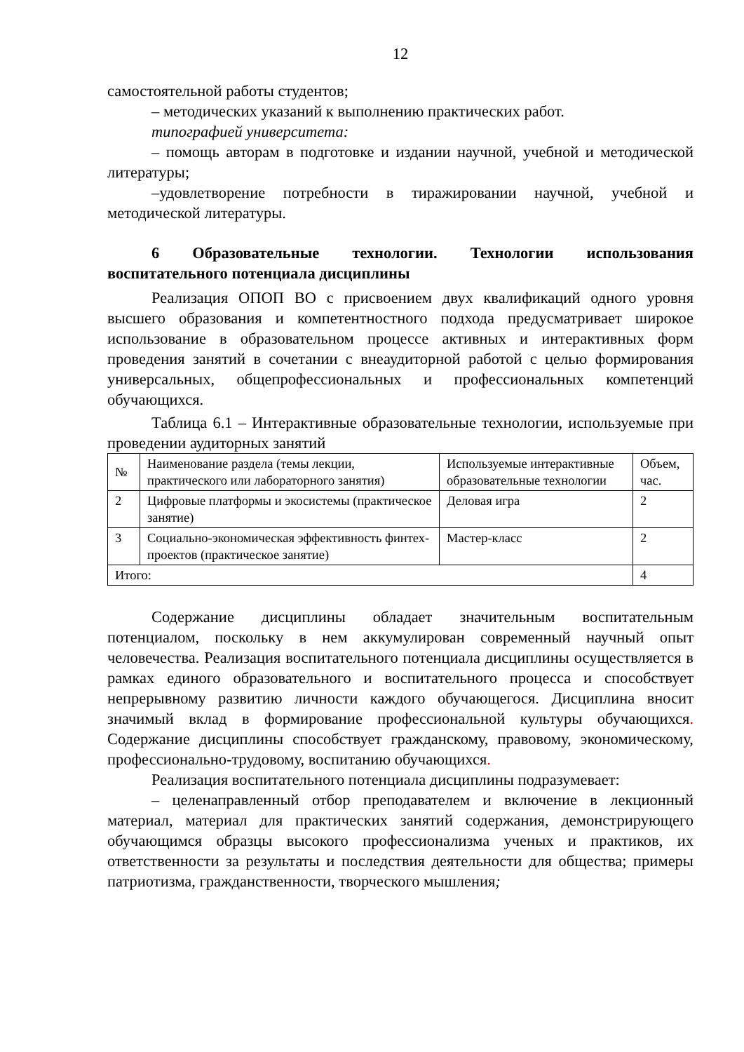12
самостоятельной работы студентов;
– методических указаний к выполнению практических работ.
типографией университета:
– помощь авторам в подготовке и издании научной, учебной и методической литературы;
–удовлетворение потребности в тиражировании научной, учебной и методической литературы.
6 Образовательные технологии. Технологии использования воспитательного потенциала дисциплины
Реализация ОПОП ВО с присвоением двух квалификаций одного уровня высшего образования и компетентностного подхода предусматривает широкое использование в образовательном процессе активных и интерактивных форм проведения занятий в сочетании с внеаудиторной работой с целью формирования универсальных, общепрофессиональных и профессиональных компетенций обучающихся.
Таблица 6.1 – Интерактивные образовательные технологии, используемые при проведении аудиторных занятий
| № | Наименование раздела (темы лекции, практического или лабораторного занятия) | Используемые интерактивные образовательные технологии | Объем, час. |
| --- | --- | --- | --- |
| 2 | Цифровые платформы и экосистемы (практическое занятие) | Деловая игра | 2 |
| 3 | Социально-экономическая эффективность финтех-проектов (практическое занятие) | Мастер-класс | 2 |
| Итого: | | | 4 |
Содержание дисциплины обладает значительным воспитательным потенциалом, поскольку в нем аккумулирован современный научный опыт человечества. Реализация воспитательного потенциала дисциплины осуществляется в рамках единого образовательного и воспитательного процесса и способствует непрерывному развитию личности каждого обучающегося. Дисциплина вносит значимый вклад в формирование профессиональной культуры обучающихся. Содержание дисциплины способствует гражданскому, правовому, экономическому, профессионально-трудовому, воспитанию обучающихся.
Реализация воспитательного потенциала дисциплины подразумевает:
– целенаправленный отбор преподавателем и включение в лекционный материал, материал для практических занятий содержания, демонстрирующего обучающимся образцы высокого профессионализма ученых и практиков, их ответственности за результаты и последствия деятельности для общества; примеры патриотизма, гражданственности, творческого мышления;